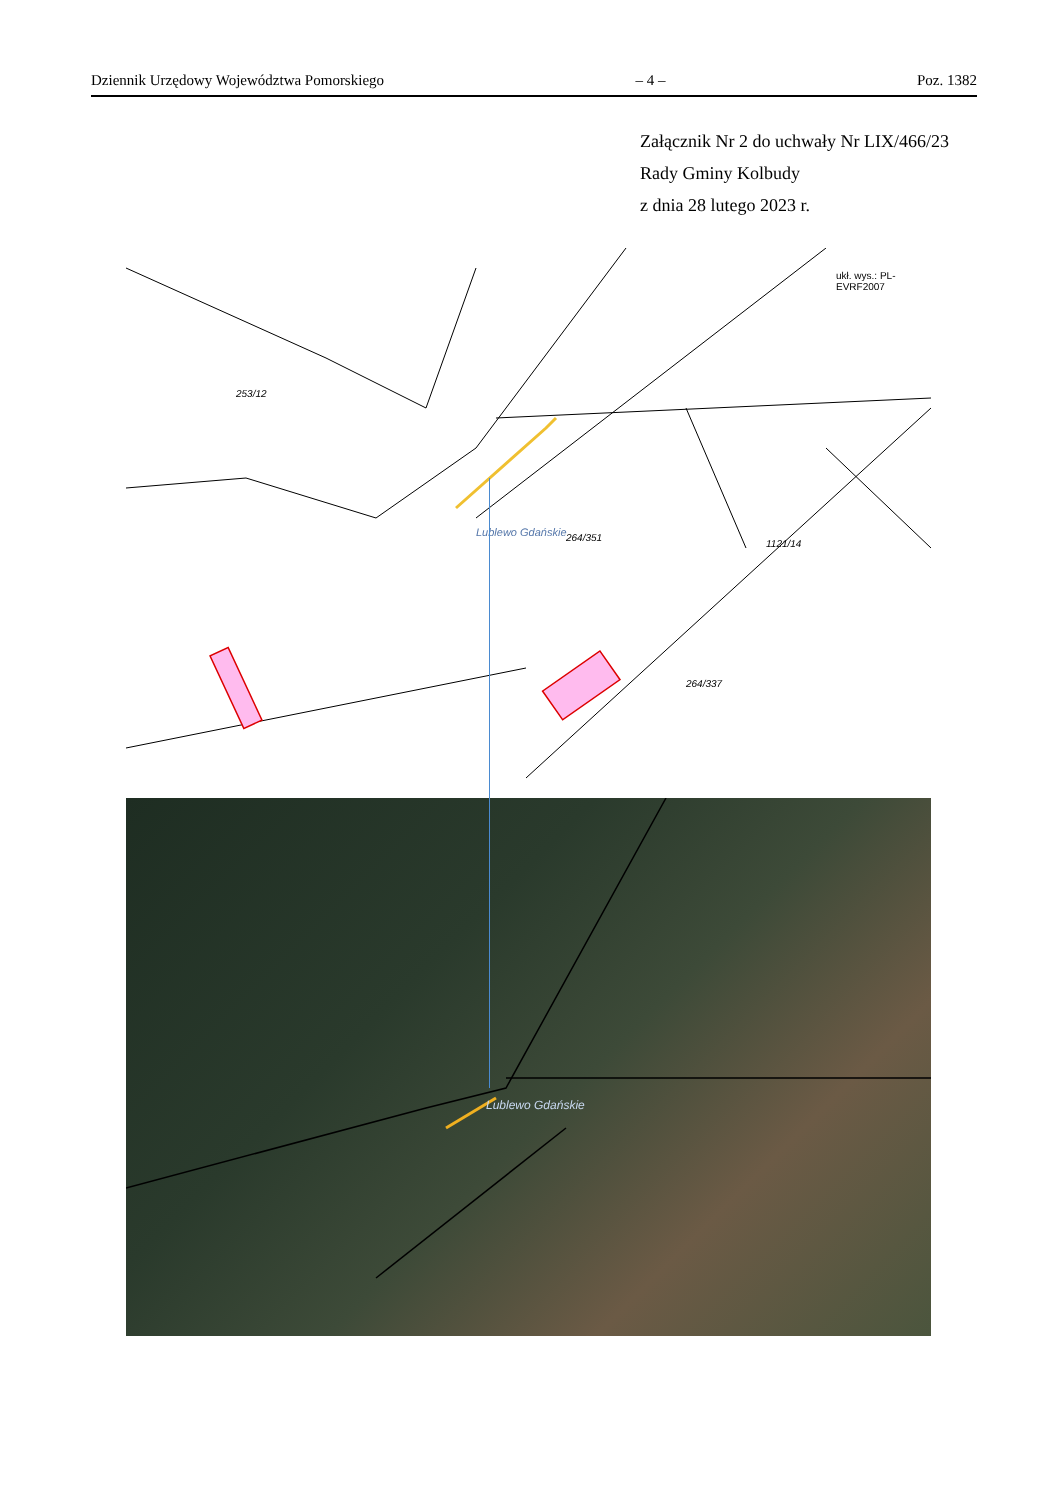Dziennik Urzędowy Województwa Pomorskiego – 4 – Poz. 1382
Załącznik Nr 2 do uchwały Nr LIX/466/23
Rady Gminy Kolbudy
z dnia 28 lutego 2023 r.
Lublewo Gdańskie
ukł. wys.: PL-EVRF2007
253/12
264/351
1121/14
264/337
Lublewo Gdańskie